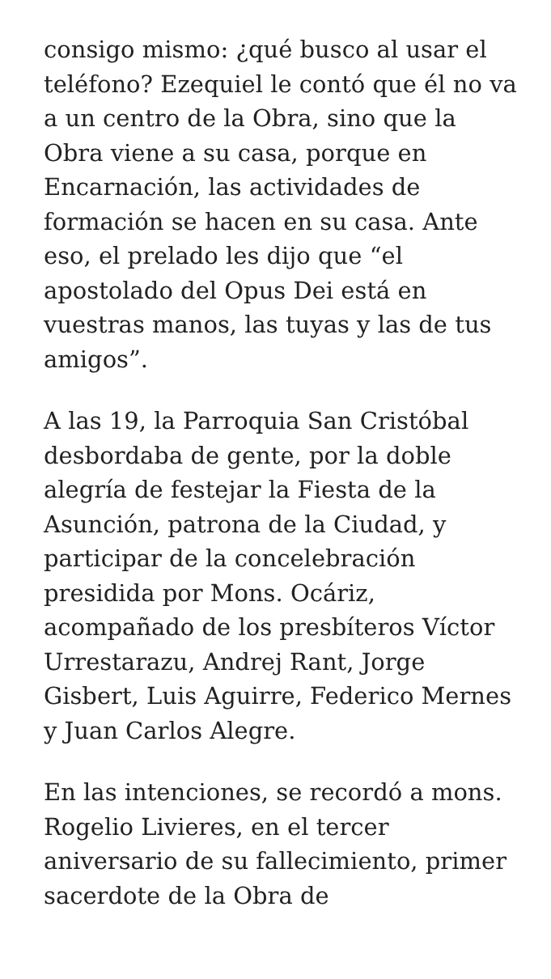consigo mismo: ¿qué busco al usar el teléfono? Ezequiel le contó que él no va a un centro de la Obra, sino que la Obra viene a su casa, porque en Encarnación, las actividades de formación se hacen en su casa. Ante eso, el prelado les dijo que “el apostolado del Opus Dei está en vuestras manos, las tuyas y las de tus amigos”.
A las 19, la Parroquia San Cristóbal desbordaba de gente, por la doble alegría de festejar la Fiesta de la Asunción, patrona de la Ciudad, y participar de la concelebración presidida por Mons. Ocáriz, acompañado de los presbíteros Víctor Urrestarazu, Andrej Rant, Jorge Gisbert, Luis Aguirre, Federico Mernes y Juan Carlos Alegre.
En las intenciones, se recordó a mons. Rogelio Livieres, en el tercer aniversario de su fallecimiento, primer sacerdote de la Obra de